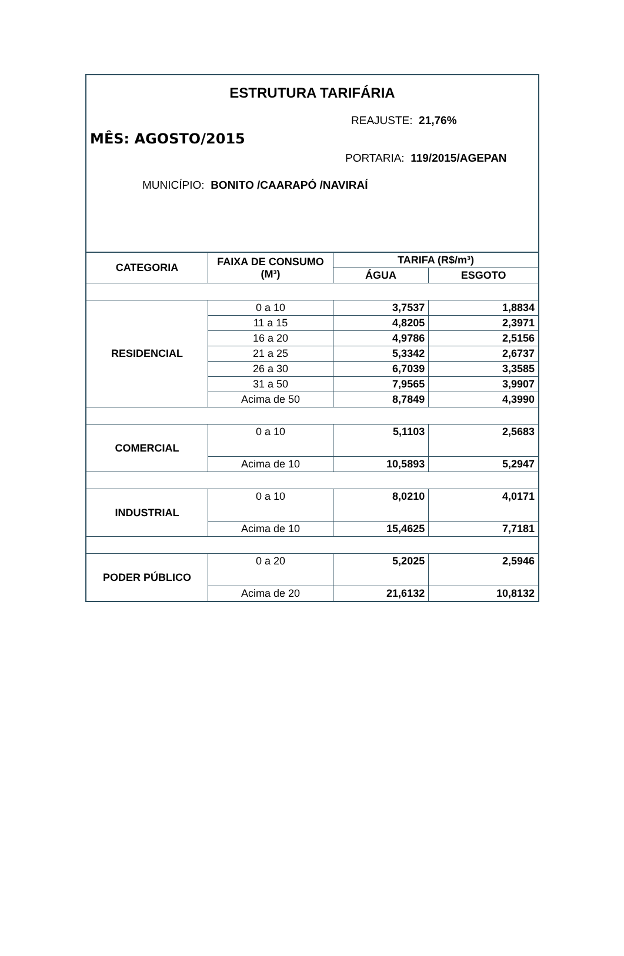ESTRUTURA TARIFÁRIA
REAJUSTE: 21,76%
MÊS: AGOSTO/2015
PORTARIA: 119/2015/AGEPAN
MUNICÍPIO: BONITO /CAARAPÓ /NAVIRAÍ
| CATEGORIA | FAIXA DE CONSUMO (M³) | TARIFA (R$/m³) | |
| --- | --- | --- | --- |
| | | ÁGUA | ESGOTO |
| RESIDENCIAL | 0 a 10 | 3,7537 | 1,8834 |
| | 11 a 15 | 4,8205 | 2,3971 |
| | 16 a 20 | 4,9786 | 2,5156 |
| | 21 a 25 | 5,3342 | 2,6737 |
| | 26 a 30 | 6,7039 | 3,3585 |
| | 31 a 50 | 7,9565 | 3,9907 |
| | Acima de 50 | 8,7849 | 4,3990 |
| COMERCIAL | 0 a 10 | 5,1103 | 2,5683 |
| | Acima de 10 | 10,5893 | 5,2947 |
| INDUSTRIAL | 0 a 10 | 8,0210 | 4,0171 |
| | Acima de 10 | 15,4625 | 7,7181 |
| PODER PÚBLICO | 0 a 20 | 5,2025 | 2,5946 |
| | Acima de 20 | 21,6132 | 10,8132 |